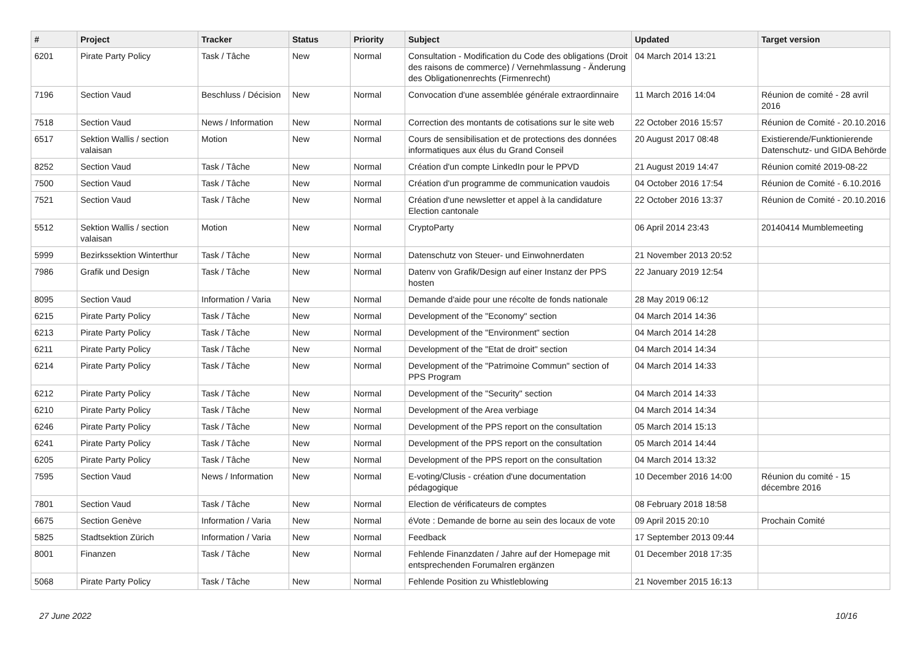| # | Project | Tracker | Status | Priority | Subject | Updated | Target version |
| --- | --- | --- | --- | --- | --- | --- | --- |
| 6201 | Pirate Party Policy | Task / Tâche | New | Normal | Consultation - Modification du Code des obligations (Droit des raisons de commerce) / Vernehmlassung - Änderung des Obligationenrechts (Firmenrecht) | 04 March 2014 13:21 | |
| 7196 | Section Vaud | Beschluss / Décision | New | Normal | Convocation d'une assemblée générale extraordinnaire | 11 March 2016 14:04 | Réunion de comité - 28 avril 2016 |
| 7518 | Section Vaud | News / Information | New | Normal | Correction des montants de cotisations sur le site web | 22 October 2016 15:57 | Réunion de Comité - 20.10.2016 |
| 6517 | Sektion Wallis / section valaisan | Motion | New | Normal | Cours de sensibilisation et de protections des données informatiques aux élus du Grand Conseil | 20 August 2017 08:48 | Existierende/Funktionierende Datenschutz- und GIDA Behörde |
| 8252 | Section Vaud | Task / Tâche | New | Normal | Création d'un compte LinkedIn pour le PPVD | 21 August 2019 14:47 | Réunion comité 2019-08-22 |
| 7500 | Section Vaud | Task / Tâche | New | Normal | Création d'un programme de communication vaudois | 04 October 2016 17:54 | Réunion de Comité - 6.10.2016 |
| 7521 | Section Vaud | Task / Tâche | New | Normal | Création d'une newsletter et appel à la candidature Election cantonale | 22 October 2016 13:37 | Réunion de Comité - 20.10.2016 |
| 5512 | Sektion Wallis / section valaisan | Motion | New | Normal | CryptoParty | 06 April 2014 23:43 | 20140414 Mumblemeeting |
| 5999 | Bezirkssektion Winterthur | Task / Tâche | New | Normal | Datenschutz von Steuer- und Einwohnerdaten | 21 November 2013 20:52 | |
| 7986 | Grafik und Design | Task / Tâche | New | Normal | Datenv von Grafik/Design auf einer Instanz der PPS hosten | 22 January 2019 12:54 | |
| 8095 | Section Vaud | Information / Varia | New | Normal | Demande d'aide pour une récolte de fonds nationale | 28 May 2019 06:12 | |
| 6215 | Pirate Party Policy | Task / Tâche | New | Normal | Development of the "Economy" section | 04 March 2014 14:36 | |
| 6213 | Pirate Party Policy | Task / Tâche | New | Normal | Development of the "Environment" section | 04 March 2014 14:28 | |
| 6211 | Pirate Party Policy | Task / Tâche | New | Normal | Development of the "Etat de droit" section | 04 March 2014 14:34 | |
| 6214 | Pirate Party Policy | Task / Tâche | New | Normal | Development of the "Patrimoine Commun" section of PPS Program | 04 March 2014 14:33 | |
| 6212 | Pirate Party Policy | Task / Tâche | New | Normal | Development of the "Security" section | 04 March 2014 14:33 | |
| 6210 | Pirate Party Policy | Task / Tâche | New | Normal | Development of the Area verbiage | 04 March 2014 14:34 | |
| 6246 | Pirate Party Policy | Task / Tâche | New | Normal | Development of the PPS report on the consultation | 05 March 2014 15:13 | |
| 6241 | Pirate Party Policy | Task / Tâche | New | Normal | Development of the PPS report on the consultation | 05 March 2014 14:44 | |
| 6205 | Pirate Party Policy | Task / Tâche | New | Normal | Development of the PPS report on the consultation | 04 March 2014 13:32 | |
| 7595 | Section Vaud | News / Information | New | Normal | E-voting/Clusis - création d'une documentation pédagogique | 10 December 2016 14:00 | Réunion du comité - 15 décembre 2016 |
| 7801 | Section Vaud | Task / Tâche | New | Normal | Election de vérificateurs de comptes | 08 February 2018 18:58 | |
| 6675 | Section Genève | Information / Varia | New | Normal | éVote : Demande de borne au sein des locaux de vote | 09 April 2015 20:10 | Prochain Comité |
| 5825 | Stadtsektion Zürich | Information / Varia | New | Normal | Feedback | 17 September 2013 09:44 | |
| 8001 | Finanzen | Task / Tâche | New | Normal | Fehlende Finanzdaten / Jahre auf der Homepage mit entsprechenden Forumalren ergänzen | 01 December 2018 17:35 | |
| 5068 | Pirate Party Policy | Task / Tâche | New | Normal | Fehlende Position zu Whistleblowing | 21 November 2015 16:13 | |
27 June 2022 10/16